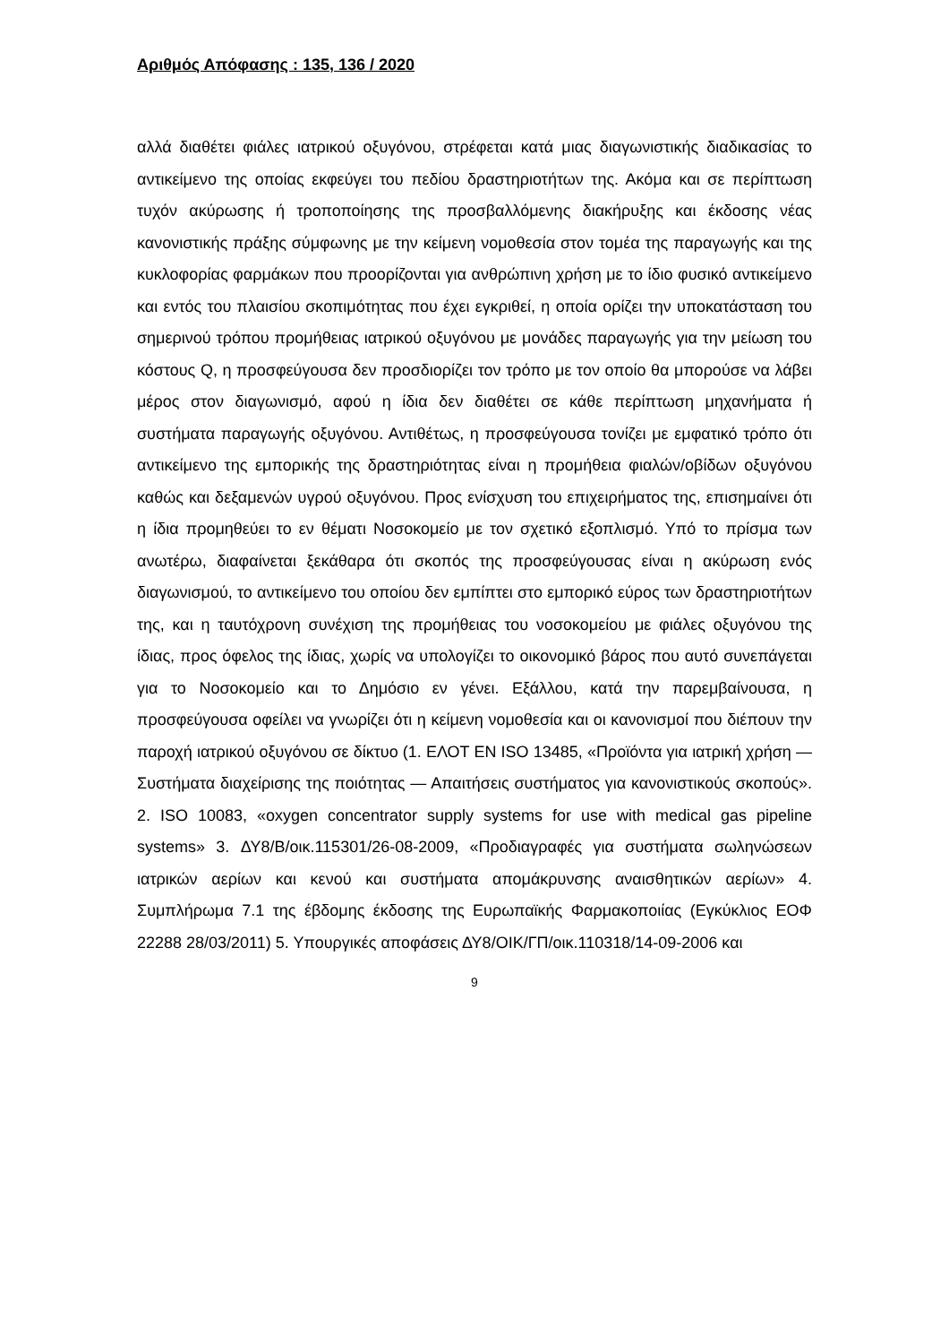Αριθμός Απόφασης : 135, 136 / 2020
αλλά διαθέτει φιάλες ιατρικού οξυγόνου, στρέφεται κατά μιας διαγωνιστικής διαδικασίας το αντικείμενο της οποίας εκφεύγει του πεδίου δραστηριοτήτων της. Ακόμα και σε περίπτωση τυχόν ακύρωσης ή τροποποίησης της προσβαλλόμενης διακήρυξης και έκδοσης νέας κανονιστικής πράξης σύμφωνης με την κείμενη νομοθεσία στον τομέα της παραγωγής και της κυκλοφορίας φαρμάκων που προορίζονται για ανθρώπινη χρήση με το ίδιο φυσικό αντικείμενο και εντός του πλαισίου σκοπιμότητας που έχει εγκριθεί, η οποία ορίζει την υποκατάσταση του σημερινού τρόπου προμήθειας ιατρικού οξυγόνου με μονάδες παραγωγής για την μείωση του κόστους Q, η προσφεύγουσα δεν προσδιορίζει τον τρόπο με τον οποίο θα μπορούσε να λάβει μέρος στον διαγωνισμό, αφού η ίδια δεν διαθέτει σε κάθε περίπτωση μηχανήματα ή συστήματα παραγωγής οξυγόνου. Αντιθέτως, η προσφεύγουσα τονίζει με εμφατικό τρόπο ότι αντικείμενο της εμπορικής της δραστηριότητας είναι η προμήθεια φιαλών/οβίδων οξυγόνου καθώς και δεξαμενών υγρού οξυγόνου. Προς ενίσχυση του επιχειρήματος της, επισημαίνει ότι η ίδια προμηθεύει το εν θέματι Νοσοκομείο με τον σχετικό εξοπλισμό. Υπό το πρίσμα των ανωτέρω, διαφαίνεται ξεκάθαρα ότι σκοπός της προσφεύγουσας είναι η ακύρωση ενός διαγωνισμού, το αντικείμενο του οποίου δεν εμπίπτει στο εμπορικό εύρος των δραστηριοτήτων της, και η ταυτόχρονη συνέχιση της προμήθειας του νοσοκομείου με φιάλες οξυγόνου της ίδιας, προς όφελος της ίδιας, χωρίς να υπολογίζει το οικονομικό βάρος που αυτό συνεπάγεται για το Νοσοκομείο και το Δημόσιο εν γένει. Εξάλλου, κατά την παρεμβαίνουσα, η προσφεύγουσα οφείλει να γνωρίζει ότι η κείμενη νομοθεσία και οι κανονισμοί που διέπουν την παροχή ιατρικού οξυγόνου σε δίκτυο (1. ΕΛΟΤ ΕΝ ISO 13485, «Προϊόντα για ιατρική χρήση — Συστήματα διαχείρισης της ποιότητας — Απαιτήσεις συστήματος για κανονιστικούς σκοπούς». 2. ISO 10083, «oxygen concentrator supply systems for use with medical gas pipeline systems» 3. ΔΥ8/Β/οικ.115301/26-08-2009, «Προδιαγραφές για συστήματα σωληνώσεων ιατρικών αερίων και κενού και συστήματα απομάκρυνσης αναισθητικών αερίων» 4. Συμπλήρωμα 7.1 της έβδομης έκδοσης της Ευρωπαϊκής Φαρμακοποιίας (Εγκύκλιος ΕΟΦ 22288 28/03/2011) 5. Υπουργικές αποφάσεις ΔΥ8/ΟΙΚ/ΓΠ/οικ.110318/14-09-2006 και
9